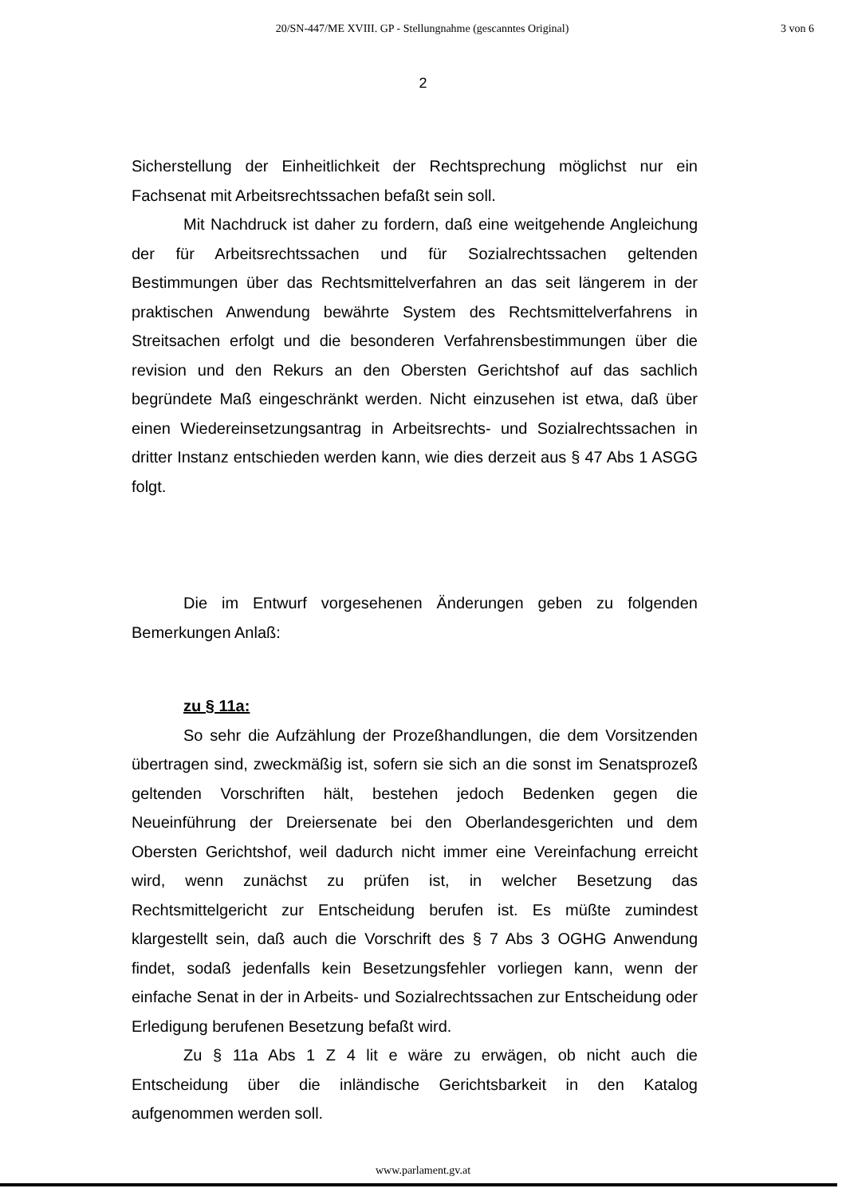20/SN-447/ME XVIII. GP - Stellungnahme (gescanntes Original) 3 von 6
2
Sicherstellung der Einheitlichkeit der Rechtsprechung möglichst nur ein Fachsenat mit Arbeitsrechtssachen befaßt sein soll.
Mit Nachdruck ist daher zu fordern, daß eine weitgehende Angleichung der für Arbeitsrechtssachen und für Sozialrechtssachen geltenden Bestimmungen über das Rechtsmittelverfahren an das seit längerem in der praktischen Anwendung bewährte System des Rechtsmittelverfahrens in Streitsachen erfolgt und die besonderen Verfahrensbestimmungen über die revision und den Rekurs an den Obersten Gerichtshof auf das sachlich begründete Maß eingeschränkt werden. Nicht einzusehen ist etwa, daß über einen Wiedereinsetzungsantrag in Arbeitsrechts- und Sozialrechtssachen in dritter Instanz entschieden werden kann, wie dies derzeit aus § 47 Abs 1 ASGG folgt.
Die im Entwurf vorgesehenen Änderungen geben zu folgenden Bemerkungen Anlaß:
zu § 11a:
So sehr die Aufzählung der Prozeßhandlungen, die dem Vorsitzenden übertragen sind, zweckmäßig ist, sofern sie sich an die sonst im Senatsprozeß geltenden Vorschriften hält, bestehen jedoch Bedenken gegen die Neueinführung der Dreiersenate bei den Oberlandesgerichten und dem Obersten Gerichtshof, weil dadurch nicht immer eine Vereinfachung erreicht wird, wenn zunächst zu prüfen ist, in welcher Besetzung das Rechtsmittelgericht zur Entscheidung berufen ist. Es müßte zumindest klargestellt sein, daß auch die Vorschrift des § 7 Abs 3 OGHG Anwendung findet, sodaß jedenfalls kein Besetzungsfehler vorliegen kann, wenn der einfache Senat in der in Arbeits- und Sozialrechtssachen zur Entscheidung oder Erledigung berufenen Besetzung befaßt wird.
Zu § 11a Abs 1 Z 4 lit e wäre zu erwägen, ob nicht auch die Entscheidung über die inländische Gerichtsbarkeit in den Katalog aufgenommen werden soll.
www.parlament.gv.at